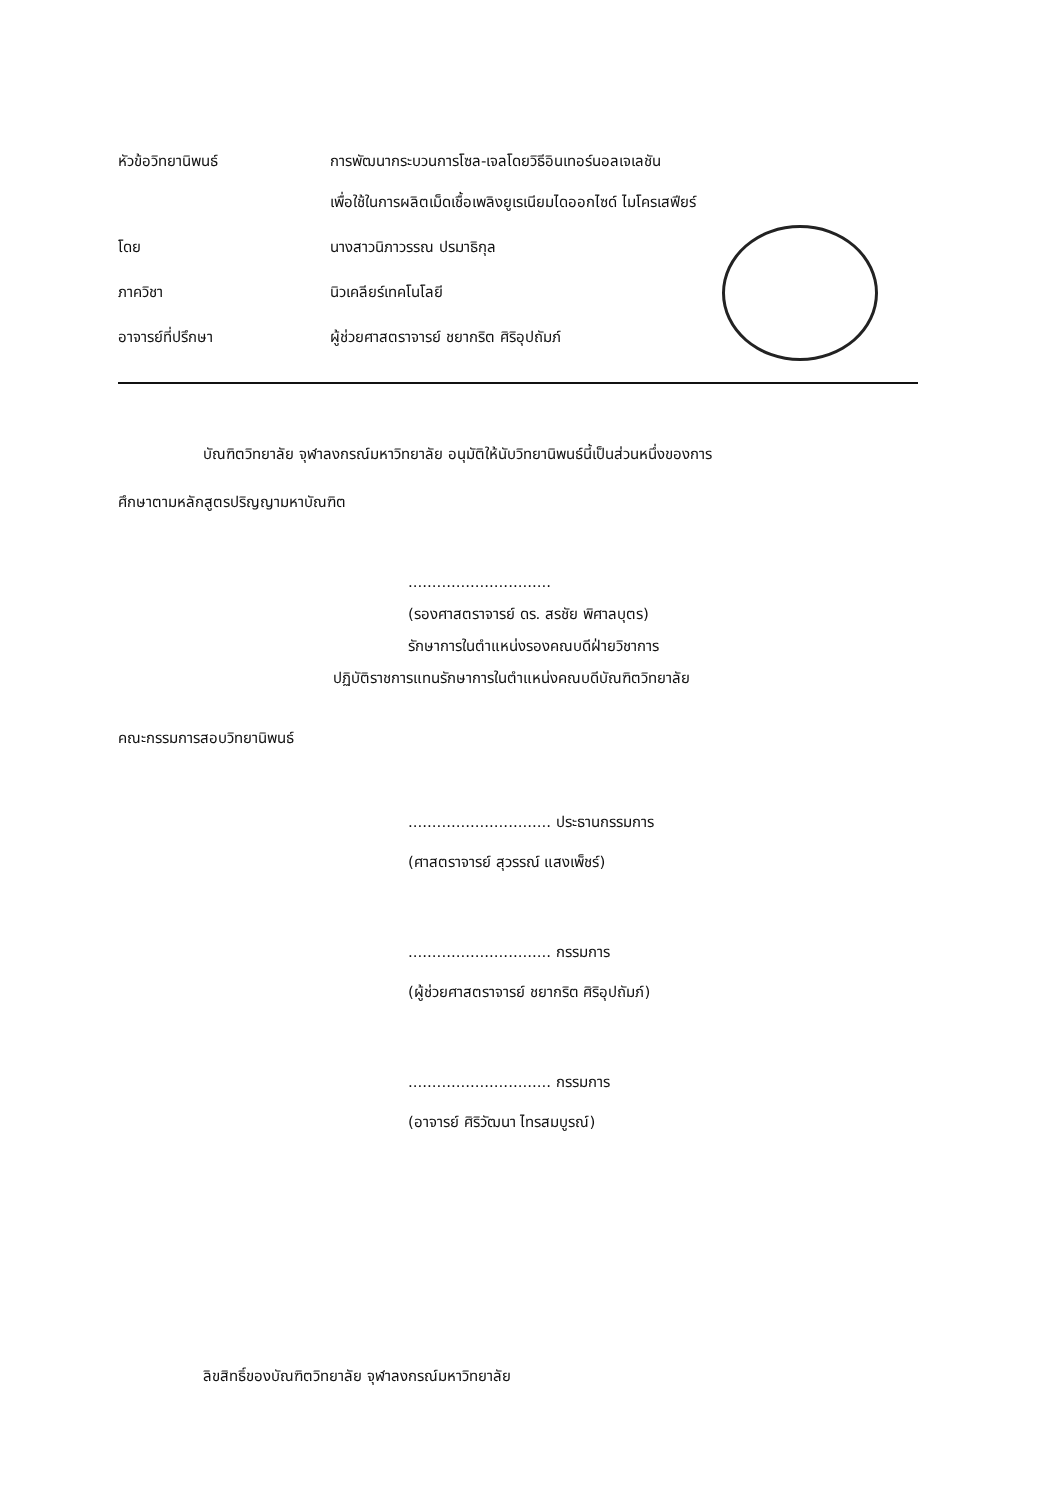หัวข้อวิทยานิพนธ์ การพัฒนากระบวนการโซล-เจลโดยวิธีอินเทอร์นอลเจเลชัน
เพื่อใช้ในการผลิตเม็ดเชื้อเพลิงยูเรเนียมไดออกไซด์ ไมโครเสฟียร์
โดย นางสาวนิภาวรรณ ปรมาธิกุล
ภาควิชา นิวเคลียร์เทคโนโลยี
อาจารย์ที่ปรึกษา ผู้ช่วยศาสตราจารย์ ชยากริต ศิริอุปถัมภ์
บัณฑิตวิทยาลัย จุฬาลงกรณ์มหาวิทยาลัย อนุมัติให้นับวิทยานิพนธ์นี้เป็นส่วนหนึ่งของการ
ศึกษาตามหลักสูตรปริญญามหาบัณฑิต
..............................
(รองศาสตราจารย์ ดร. สรชัย พิศาลบุตร)
รักษาการในตำแหน่งรองคณบดีฝ่ายวิชาการ
ปฏิบัติราชการแทนรักษาการในตำแหน่งคณบดีบัณฑิตวิทยาลัย
คณะกรรมการสอบวิทยานิพนธ์
.............................. ประธานกรรมการ
(ศาสตราจารย์ สุวรรณ์ แสงเพ็ชร์)
.............................. กรรมการ
(ผู้ช่วยศาสตราจารย์ ชยากริต ศิริอุปถัมภ์)
.............................. กรรมการ
(อาจารย์ ศิริวัฒนา ไทรสมบูรณ์)
ลิขสิทธิ์ของบัณฑิตวิทยาลัย จุฬาลงกรณ์มหาวิทยาลัย